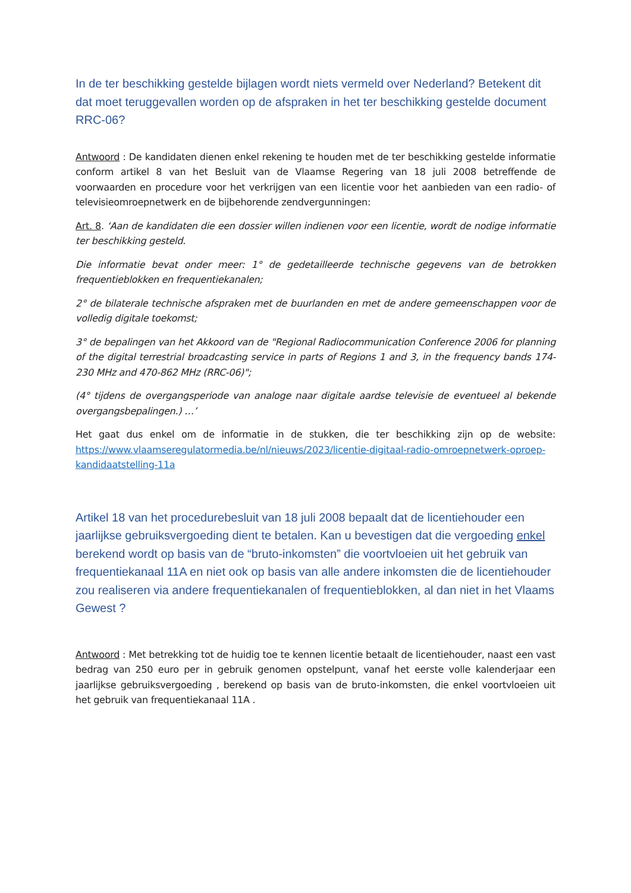In de ter beschikking gestelde bijlagen wordt niets vermeld over Nederland? Betekent dit dat moet teruggevallen worden op de afspraken in het ter beschikking gestelde document RRC-06?
Antwoord : De kandidaten dienen enkel rekening te houden met de ter beschikking gestelde informatie conform artikel 8 van het Besluit van de Vlaamse Regering van 18 juli 2008 betreffende de voorwaarden en procedure voor het verkrijgen van een licentie voor het aanbieden van een radio- of televisieomroepnetwerk en de bijbehorende zendvergunningen:
Art. 8. ‘Aan de kandidaten die een dossier willen indienen voor een licentie, wordt de nodige informatie ter beschikking gesteld.
Die informatie bevat onder meer: 1° de gedetailleerde technische gegevens van de betrokken frequentieblokken en frequentiekanalen;
2° de bilaterale technische afspraken met de buurlanden en met de andere gemeenschappen voor de volledig digitale toekomst;
3° de bepalingen van het Akkoord van de "Regional Radiocommunication Conference 2006 for planning of the digital terrestrial broadcasting service in parts of Regions 1 and 3, in the frequency bands 174-230 MHz and 470-862 MHz (RRC-06)";
(4° tijdens de overgangsperiode van analoge naar digitale aardse televisie de eventueel al bekende overgangsbepalingen.) …’
Het gaat dus enkel om de informatie in de stukken, die ter beschikking zijn op de website: https://www.vlaamseregulatormedia.be/nl/nieuws/2023/licentie-digitaal-radio-omroepnetwerk-oproep-kandidaatstelling-11a
Artikel 18 van het procedurebesluit van 18 juli 2008 bepaalt dat de licentiehouder een jaarlijkse gebruiksvergoeding dient te betalen. Kan u bevestigen dat die vergoeding enkel berekend wordt op basis van de “bruto-inkomsten” die voortvloeien uit het gebruik van frequentiekanaal 11A en niet ook op basis van alle andere inkomsten die de licentiehouder zou realiseren via andere frequentiekanalen of frequentieblokken, al dan niet in het Vlaams Gewest ?
Antwoord : Met betrekking tot de huidig toe te kennen licentie betaalt de licentiehouder, naast een vast bedrag van 250 euro per in gebruik genomen opstelpunt, vanaf het eerste volle kalenderjaar een jaarlijkse gebruiksvergoeding , berekend op basis van de bruto-inkomsten, die enkel voortvloeien uit het gebruik van frequentiekanaal 11A .